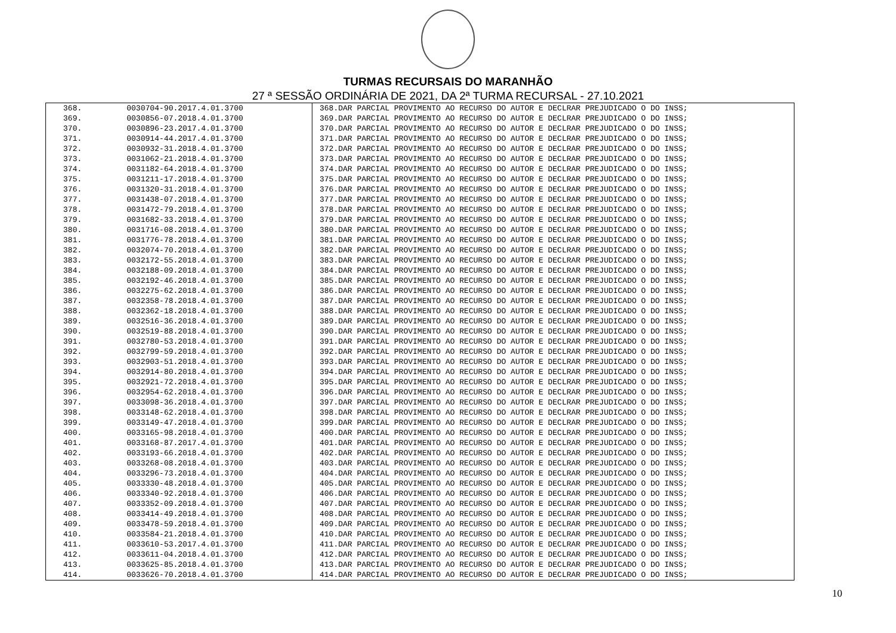TURMAS RECURSAIS DO MARANHÃO
27 ª SESSÃO ORDINÁRIA DE 2021, DA 2ª TURMA RECURSAL - 27.10.2021
| 368. | 0030704-90.2017.4.01.3700 | 368.DAR PARCIAL PROVIMENTO AO RECURSO DO AUTOR E DECLRAR PREJUDICADO O DO INSS; |
| 369. | 0030856-07.2018.4.01.3700 | 369.DAR PARCIAL PROVIMENTO AO RECURSO DO AUTOR E DECLRAR PREJUDICADO O DO INSS; |
| 370. | 0030896-23.2017.4.01.3700 | 370.DAR PARCIAL PROVIMENTO AO RECURSO DO AUTOR E DECLRAR PREJUDICADO O DO INSS; |
| 371. | 0030914-44.2017.4.01.3700 | 371.DAR PARCIAL PROVIMENTO AO RECURSO DO AUTOR E DECLRAR PREJUDICADO O DO INSS; |
| 372. | 0030932-31.2018.4.01.3700 | 372.DAR PARCIAL PROVIMENTO AO RECURSO DO AUTOR E DECLRAR PREJUDICADO O DO INSS; |
| 373. | 0031062-21.2018.4.01.3700 | 373.DAR PARCIAL PROVIMENTO AO RECURSO DO AUTOR E DECLRAR PREJUDICADO O DO INSS; |
| 374. | 0031182-64.2018.4.01.3700 | 374.DAR PARCIAL PROVIMENTO AO RECURSO DO AUTOR E DECLRAR PREJUDICADO O DO INSS; |
| 375. | 0031211-17.2018.4.01.3700 | 375.DAR PARCIAL PROVIMENTO AO RECURSO DO AUTOR E DECLRAR PREJUDICADO O DO INSS; |
| 376. | 0031320-31.2018.4.01.3700 | 376.DAR PARCIAL PROVIMENTO AO RECURSO DO AUTOR E DECLRAR PREJUDICADO O DO INSS; |
| 377. | 0031438-07.2018.4.01.3700 | 377.DAR PARCIAL PROVIMENTO AO RECURSO DO AUTOR E DECLRAR PREJUDICADO O DO INSS; |
| 378. | 0031472-79.2018.4.01.3700 | 378.DAR PARCIAL PROVIMENTO AO RECURSO DO AUTOR E DECLRAR PREJUDICADO O DO INSS; |
| 379. | 0031682-33.2018.4.01.3700 | 379.DAR PARCIAL PROVIMENTO AO RECURSO DO AUTOR E DECLRAR PREJUDICADO O DO INSS; |
| 380. | 0031716-08.2018.4.01.3700 | 380.DAR PARCIAL PROVIMENTO AO RECURSO DO AUTOR E DECLRAR PREJUDICADO O DO INSS; |
| 381. | 0031776-78.2018.4.01.3700 | 381.DAR PARCIAL PROVIMENTO AO RECURSO DO AUTOR E DECLRAR PREJUDICADO O DO INSS; |
| 382. | 0032074-70.2018.4.01.3700 | 382.DAR PARCIAL PROVIMENTO AO RECURSO DO AUTOR E DECLRAR PREJUDICADO O DO INSS; |
| 383. | 0032172-55.2018.4.01.3700 | 383.DAR PARCIAL PROVIMENTO AO RECURSO DO AUTOR E DECLRAR PREJUDICADO O DO INSS; |
| 384. | 0032188-09.2018.4.01.3700 | 384.DAR PARCIAL PROVIMENTO AO RECURSO DO AUTOR E DECLRAR PREJUDICADO O DO INSS; |
| 385. | 0032192-46.2018.4.01.3700 | 385.DAR PARCIAL PROVIMENTO AO RECURSO DO AUTOR E DECLRAR PREJUDICADO O DO INSS; |
| 386. | 0032275-62.2018.4.01.3700 | 386.DAR PARCIAL PROVIMENTO AO RECURSO DO AUTOR E DECLRAR PREJUDICADO O DO INSS; |
| 387. | 0032358-78.2018.4.01.3700 | 387.DAR PARCIAL PROVIMENTO AO RECURSO DO AUTOR E DECLRAR PREJUDICADO O DO INSS; |
| 388. | 0032362-18.2018.4.01.3700 | 388.DAR PARCIAL PROVIMENTO AO RECURSO DO AUTOR E DECLRAR PREJUDICADO O DO INSS; |
| 389. | 0032516-36.2018.4.01.3700 | 389.DAR PARCIAL PROVIMENTO AO RECURSO DO AUTOR E DECLRAR PREJUDICADO O DO INSS; |
| 390. | 0032519-88.2018.4.01.3700 | 390.DAR PARCIAL PROVIMENTO AO RECURSO DO AUTOR E DECLRAR PREJUDICADO O DO INSS; |
| 391. | 0032780-53.2018.4.01.3700 | 391.DAR PARCIAL PROVIMENTO AO RECURSO DO AUTOR E DECLRAR PREJUDICADO O DO INSS; |
| 392. | 0032799-59.2018.4.01.3700 | 392.DAR PARCIAL PROVIMENTO AO RECURSO DO AUTOR E DECLRAR PREJUDICADO O DO INSS; |
| 393. | 0032903-51.2018.4.01.3700 | 393.DAR PARCIAL PROVIMENTO AO RECURSO DO AUTOR E DECLRAR PREJUDICADO O DO INSS; |
| 394. | 0032914-80.2018.4.01.3700 | 394.DAR PARCIAL PROVIMENTO AO RECURSO DO AUTOR E DECLRAR PREJUDICADO O DO INSS; |
| 395. | 0032921-72.2018.4.01.3700 | 395.DAR PARCIAL PROVIMENTO AO RECURSO DO AUTOR E DECLRAR PREJUDICADO O DO INSS; |
| 396. | 0032954-62.2018.4.01.3700 | 396.DAR PARCIAL PROVIMENTO AO RECURSO DO AUTOR E DECLRAR PREJUDICADO O DO INSS; |
| 397. | 0033098-36.2018.4.01.3700 | 397.DAR PARCIAL PROVIMENTO AO RECURSO DO AUTOR E DECLRAR PREJUDICADO O DO INSS; |
| 398. | 0033148-62.2018.4.01.3700 | 398.DAR PARCIAL PROVIMENTO AO RECURSO DO AUTOR E DECLRAR PREJUDICADO O DO INSS; |
| 399. | 0033149-47.2018.4.01.3700 | 399.DAR PARCIAL PROVIMENTO AO RECURSO DO AUTOR E DECLRAR PREJUDICADO O DO INSS; |
| 400. | 0033165-98.2018.4.01.3700 | 400.DAR PARCIAL PROVIMENTO AO RECURSO DO AUTOR E DECLRAR PREJUDICADO O DO INSS; |
| 401. | 0033168-87.2017.4.01.3700 | 401.DAR PARCIAL PROVIMENTO AO RECURSO DO AUTOR E DECLRAR PREJUDICADO O DO INSS; |
| 402. | 0033193-66.2018.4.01.3700 | 402.DAR PARCIAL PROVIMENTO AO RECURSO DO AUTOR E DECLRAR PREJUDICADO O DO INSS; |
| 403. | 0033268-08.2018.4.01.3700 | 403.DAR PARCIAL PROVIMENTO AO RECURSO DO AUTOR E DECLRAR PREJUDICADO O DO INSS; |
| 404. | 0033296-73.2018.4.01.3700 | 404.DAR PARCIAL PROVIMENTO AO RECURSO DO AUTOR E DECLRAR PREJUDICADO O DO INSS; |
| 405. | 0033330-48.2018.4.01.3700 | 405.DAR PARCIAL PROVIMENTO AO RECURSO DO AUTOR E DECLRAR PREJUDICADO O DO INSS; |
| 406. | 0033340-92.2018.4.01.3700 | 406.DAR PARCIAL PROVIMENTO AO RECURSO DO AUTOR E DECLRAR PREJUDICADO O DO INSS; |
| 407. | 0033352-09.2018.4.01.3700 | 407.DAR PARCIAL PROVIMENTO AO RECURSO DO AUTOR E DECLRAR PREJUDICADO O DO INSS; |
| 408. | 0033414-49.2018.4.01.3700 | 408.DAR PARCIAL PROVIMENTO AO RECURSO DO AUTOR E DECLRAR PREJUDICADO O DO INSS; |
| 409. | 0033478-59.2018.4.01.3700 | 409.DAR PARCIAL PROVIMENTO AO RECURSO DO AUTOR E DECLRAR PREJUDICADO O DO INSS; |
| 410. | 0033584-21.2018.4.01.3700 | 410.DAR PARCIAL PROVIMENTO AO RECURSO DO AUTOR E DECLRAR PREJUDICADO O DO INSS; |
| 411. | 0033610-53.2017.4.01.3700 | 411.DAR PARCIAL PROVIMENTO AO RECURSO DO AUTOR E DECLRAR PREJUDICADO O DO INSS; |
| 412. | 0033611-04.2018.4.01.3700 | 412.DAR PARCIAL PROVIMENTO AO RECURSO DO AUTOR E DECLRAR PREJUDICADO O DO INSS; |
| 413. | 0033625-85.2018.4.01.3700 | 413.DAR PARCIAL PROVIMENTO AO RECURSO DO AUTOR E DECLRAR PREJUDICADO O DO INSS; |
| 414. | 0033626-70.2018.4.01.3700 | 414.DAR PARCIAL PROVIMENTO AO RECURSO DO AUTOR E DECLRAR PREJUDICADO O DO INSS; |
10